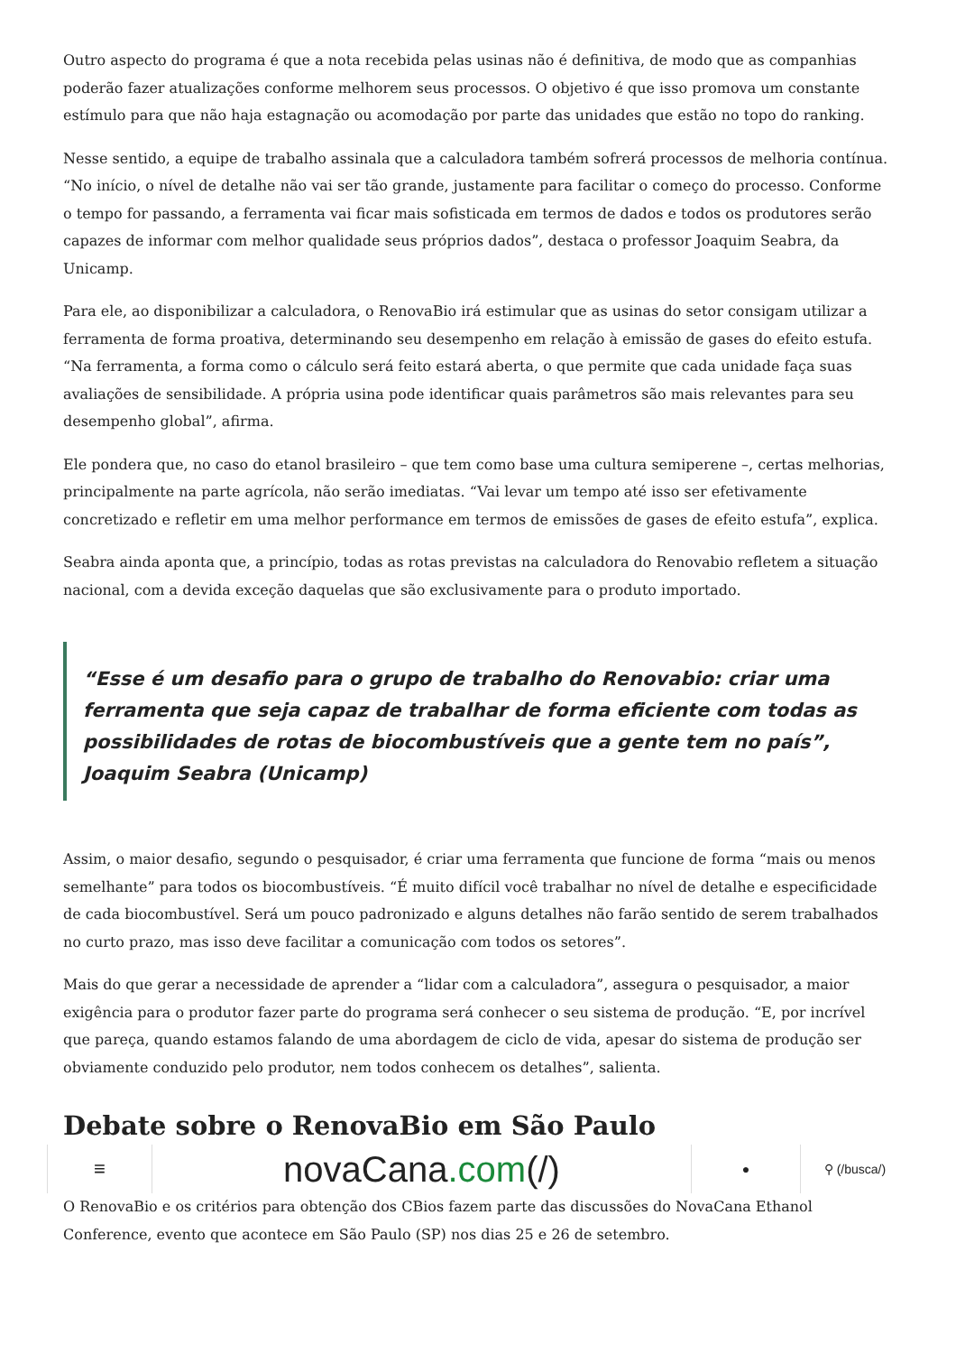Outro aspecto do programa é que a nota recebida pelas usinas não é definitiva, de modo que as companhias poderão fazer atualizações conforme melhorem seus processos. O objetivo é que isso promova um constante estímulo para que não haja estagnação ou acomodação por parte das unidades que estão no topo do ranking.
Nesse sentido, a equipe de trabalho assinala que a calculadora também sofrerá processos de melhoria contínua. “No início, o nível de detalhe não vai ser tão grande, justamente para facilitar o começo do processo. Conforme o tempo for passando, a ferramenta vai ficar mais sofisticada em termos de dados e todos os produtores serão capazes de informar com melhor qualidade seus próprios dados”, destaca o professor Joaquim Seabra, da Unicamp.
Para ele, ao disponibilizar a calculadora, o RenovaBio irá estimular que as usinas do setor consigam utilizar a ferramenta de forma proativa, determinando seu desempenho em relação à emissão de gases do efeito estufa. “Na ferramenta, a forma como o cálculo será feito estará aberta, o que permite que cada unidade faça suas avaliações de sensibilidade. A própria usina pode identificar quais parâmetros são mais relevantes para seu desempenho global”, afirma.
Ele pondera que, no caso do etanol brasileiro – que tem como base uma cultura semiperene –, certas melhorias, principalmente na parte agrícola, não serão imediatas. “Vai levar um tempo até isso ser efetivamente concretizado e refletir em uma melhor performance em termos de emissões de gases de efeito estufa”, explica.
Seabra ainda aponta que, a princípio, todas as rotas previstas na calculadora do Renovabio refletem a situação nacional, com a devida exceção daquelas que são exclusivamente para o produto importado.
“Esse é um desafio para o grupo de trabalho do Renovabio: criar uma ferramenta que seja capaz de trabalhar de forma eficiente com todas as possibilidades de rotas de biocombustíveis que a gente tem no país”, Joaquim Seabra (Unicamp)
Assim, o maior desafio, segundo o pesquisador, é criar uma ferramenta que funcione de forma “mais ou menos semelhante” para todos os biocombustíveis. “É muito difícil você trabalhar no nível de detalhe e especificidade de cada biocombustível. Será um pouco padronizado e alguns detalhes não farão sentido de serem trabalhados no curto prazo, mas isso deve facilitar a comunicação com todos os setores”.
Mais do que gerar a necessidade de aprender a “lidar com a calculadora”, assegura o pesquisador, a maior exigência para o produtor fazer parte do programa será conhecer o seu sistema de produção. “E, por incrível que pareça, quando estamos falando de uma abordagem de ciclo de vida, apesar do sistema de produção ser obviamente conduzido pelo produtor, nem todos conhecem os detalhes”, salienta.
Debate sobre o RenovaBio em São Paulo
≡
novaCana.com (/)
● ⚲ (/busca/)
O RenovaBio e os critérios para obtenção dos CBios fazem parte das discussões do NovaCana Ethanol Conference, evento que acontece em São Paulo (SP) nos dias 25 e 26 de setembro.